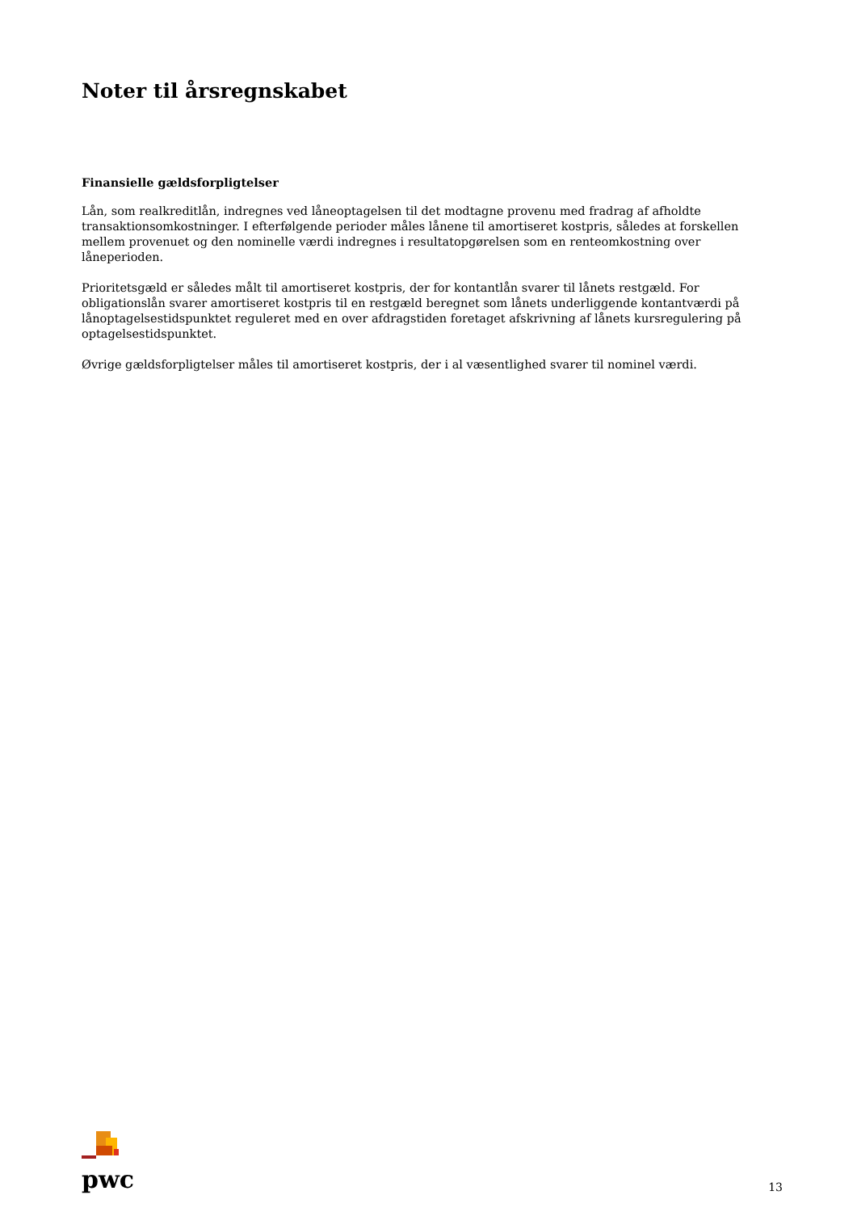Noter til årsregnskabet
Finansielle gældsforpligtelser
Lån, som realkreditlån, indregnes ved låneoptagelsen til det modtagne provenu med fradrag af afholdte transaktionsomkostninger. I efterfølgende perioder måles lånene til amortiseret kostpris, således at forskellen mellem provenuet og den nominelle værdi indregnes i resultatopgørelsen som en renteomkostning over låneperioden.
Prioritetsgæld er således målt til amortiseret kostpris, der for kontantlån svarer til lånets restgæld. For obligationslån svarer amortiseret kostpris til en restgæld beregnet som lånets underliggende kontantværdi på lånoptagelsestidspunktet reguleret med en over afdragstiden foretaget afskrivning af lånets kursregulering på optagelsestidspunktet.
Øvrige gældsforpligtelser måles til amortiseret kostpris, der i al væsentlighed svarer til nominel værdi.
pwc
13